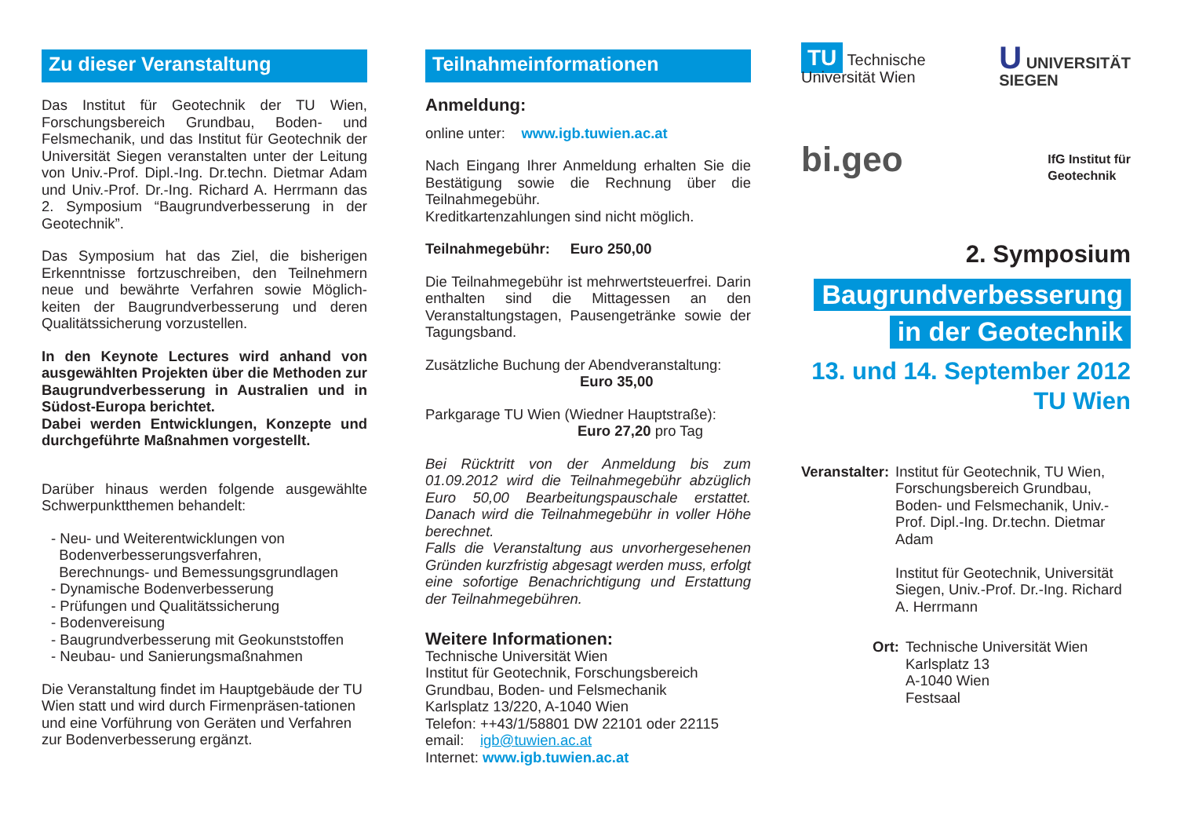Zu dieser Veranstaltung
Das Institut für Geotechnik der TU Wien, Forschungsbereich Grundbau, Boden- und Felsmechanik, und das Institut für Geotechnik der Universität Siegen veranstalten unter der Leitung von Univ.-Prof. Dipl.-Ing. Dr.techn. Dietmar Adam und Univ.-Prof. Dr.-Ing. Richard A. Herrmann das 2. Symposium “Baugrundverbesserung in der Geotechnik”.
Das Symposium hat das Ziel, die bisherigen Erkenntnisse fortzuschreiben, den Teilnehmern neue und bewährte Verfahren sowie Möglich-keiten der Baugrundverbesserung und deren Qualitätssicherung vorzustellen.
In den Keynote Lectures wird anhand von ausgewählten Projekten über die Methoden zur Baugrundverbesserung in Australien und in Südost-Europa berichtet.
Dabei werden Entwicklungen, Konzepte und durchgeführte Maßnahmen vorgestellt.
Darüber hinaus werden folgende ausgewählte Schwerpunktthemen behandelt:
- Neu- und Weiterentwicklungen von
Bodenverbesserungsverfahren,
Berechnungs- und Bemessungsgrundlagen
- Dynamische Bodenverbesserung
- Prüfungen und Qualitätssicherung
- Bodenvereisung
- Baugrundverbesserung mit Geokunststoffen
- Neubau- und Sanierungsmaßnahmen
Die Veranstaltung findet im Hauptgebäude der TU Wien statt und wird durch Firmenpräsen-tationen und eine Vorführung von Geräten und Verfahren zur Bodenverbesserung ergänzt.
Teilnahmeinformationen
Anmeldung:
online unter: www.igb.tuwien.ac.at
Nach Eingang Ihrer Anmeldung erhalten Sie die Bestätigung sowie die Rechnung über die Teilnahmegebühr.
Kreditkartenzahlungen sind nicht möglich.
Teilnahmegebühr: Euro 250,00
Die Teilnahmegebühr ist mehrwertsteuerfrei. Darin enthalten sind die Mittagessen an den Veranstaltungstagen, Pausengetränke sowie der Tagungsband.
Zusätzliche Buchung der Abendveranstaltung:
Euro 35,00
Parkgarage TU Wien (Wiedner Hauptstraße):
Euro 27,20 pro Tag
Bei Rücktritt von der Anmeldung bis zum 01.09.2012 wird die Teilnahmegebühr abzüglich Euro 50,00 Bearbeitungspauschale erstattet. Danach wird die Teilnahmegebühr in voller Höhe berechnet.
Falls die Veranstaltung aus unvorhergesehenen Gründen kurzfristig abgesagt werden muss, erfolgt eine sofortige Benachrichtigung und Erstattung der Teilnahmegebühren.
Weitere Informationen:
Technische Universität Wien
Institut für Geotechnik, Forschungsbereich Grundbau, Boden- und Felsmechanik
Karlsplatz 13/220, A-1040 Wien
Telefon: ++43/1/58801 DW 22101 oder 22115
email: igb@tuwien.ac.at
Internet: www.igb.tuwien.ac.at
TU Technische
Universität Wien
U UNIVERSITÄT
SIEGEN
bi.geo
IfG Institut für
Geotechnik
2. Symposium
Baugrundverbesserung
in der Geotechnik
13. und 14. September 2012
TU Wien
Veranstalter:
Institut für Geotechnik, TU Wien, Forschungsbereich Grundbau, Boden- und Felsmechanik, Univ.-Prof. Dipl.-Ing. Dr.techn. Dietmar Adam
Institut für Geotechnik, Universität Siegen, Univ.-Prof. Dr.-Ing. Richard A. Herrmann
Ort: Technische Universität Wien
Karlsplatz 13
A-1040 Wien
Festsaal